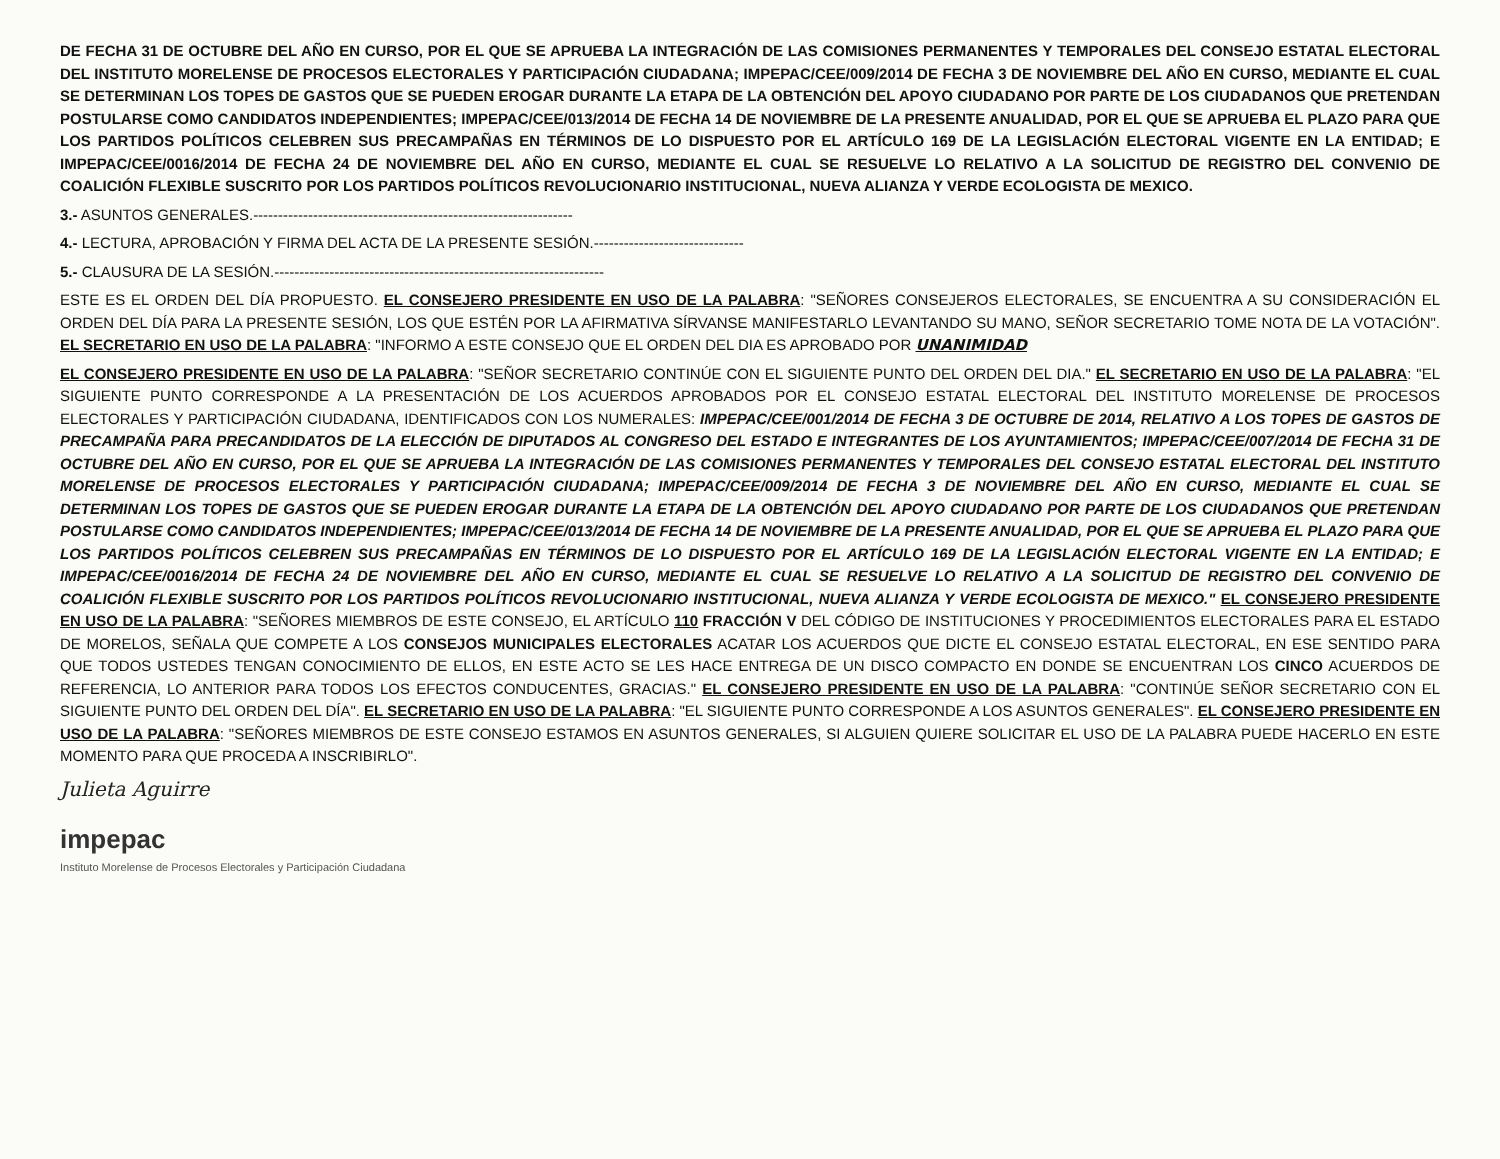DE FECHA 31 DE OCTUBRE DEL AÑO EN CURSO, POR EL QUE SE APRUEBA LA INTEGRACIÓN DE LAS COMISIONES PERMANENTES Y TEMPORALES DEL CONSEJO ESTATAL ELECTORAL DEL INSTITUTO MORELENSE DE PROCESOS ELECTORALES Y PARTICIPACIÓN CIUDADANA; IMPEPAC/CEE/009/2014 DE FECHA 3 DE NOVIEMBRE DEL AÑO EN CURSO, MEDIANTE EL CUAL SE DETERMINAN LOS TOPES DE GASTOS QUE SE PUEDEN EROGAR DURANTE LA ETAPA DE LA OBTENCIÓN DEL APOYO CIUDADANO POR PARTE DE LOS CIUDADANOS QUE PRETENDAN POSTULARSE COMO CANDIDATOS INDEPENDIENTES; IMPEPAC/CEE/013/2014 DE FECHA 14 DE NOVIEMBRE DE LA PRESENTE ANUALIDAD, POR EL QUE SE APRUEBA EL PLAZO PARA QUE LOS PARTIDOS POLÍTICOS CELEBREN SUS PRECAMPAÑAS EN TÉRMINOS DE LO DISPUESTO POR EL ARTÍCULO 169 DE LA LEGISLACIÓN ELECTORAL VIGENTE EN LA ENTIDAD; E IMPEPAC/CEE/0016/2014 DE FECHA 24 DE NOVIEMBRE DEL AÑO EN CURSO, MEDIANTE EL CUAL SE RESUELVE LO RELATIVO A LA SOLICITUD DE REGISTRO DEL CONVENIO DE COALICIÓN FLEXIBLE SUSCRITO POR LOS PARTIDOS POLÍTICOS REVOLUCIONARIO INSTITUCIONAL, NUEVA ALIANZA Y VERDE ECOLOGISTA DE MEXICO.
3.- ASUNTOS GENERALES.----------------------------------------------------------------
4.- LECTURA, APROBACIÓN Y FIRMA DEL ACTA DE LA PRESENTE SESIÓN.------------------------------
5.- CLAUSURA DE LA SESIÓN.------------------------------------------------------------------
ESTE ES EL ORDEN DEL DÍA PROPUESTO. EL CONSEJERO PRESIDENTE EN USO DE LA PALABRA: "SEÑORES CONSEJEROS ELECTORALES, SE ENCUENTRA A SU CONSIDERACIÓN EL ORDEN DEL DÍA PARA LA PRESENTE SESIÓN, LOS QUE ESTÉN POR LA AFIRMATIVA SÍRVANSE MANIFESTARLO LEVANTANDO SU MANO, SEÑOR SECRETARIO TOME NOTA DE LA VOTACIÓN". EL SECRETARIO EN USO DE LA PALABRA: "INFORMO A ESTE CONSEJO QUE EL ORDEN DEL DIA ES APROBADO POR UNANIMIDAD
EL CONSEJERO PRESIDENTE EN USO DE LA PALABRA: "SEÑOR SECRETARIO CONTINÚE CON EL SIGUIENTE PUNTO DEL ORDEN DEL DIA." EL SECRETARIO EN USO DE LA PALABRA: "EL SIGUIENTE PUNTO CORRESPONDE A LA PRESENTACIÓN DE LOS ACUERDOS APROBADOS POR EL CONSEJO ESTATAL ELECTORAL DEL INSTITUTO MORELENSE DE PROCESOS ELECTORALES Y PARTICIPACIÓN CIUDADANA, IDENTIFICADOS CON LOS NUMERALES: IMPEPAC/CEE/001/2014 DE FECHA 3 DE OCTUBRE DE 2014, RELATIVO A LOS TOPES DE GASTOS DE PRECAMPAÑA PARA PRECANDIDATOS DE LA ELECCIÓN DE DIPUTADOS AL CONGRESO DEL ESTADO E INTEGRANTES DE LOS AYUNTAMIENTOS; IMPEPAC/CEE/007/2014 DE FECHA 31 DE OCTUBRE DEL AÑO EN CURSO, POR EL QUE SE APRUEBA LA INTEGRACIÓN DE LAS COMISIONES PERMANENTES Y TEMPORALES DEL CONSEJO ESTATAL ELECTORAL DEL INSTITUTO MORELENSE DE PROCESOS ELECTORALES Y PARTICIPACIÓN CIUDADANA; IMPEPAC/CEE/009/2014 DE FECHA 3 DE NOVIEMBRE DEL AÑO EN CURSO, MEDIANTE EL CUAL SE DETERMINAN LOS TOPES DE GASTOS QUE SE PUEDEN EROGAR DURANTE LA ETAPA DE LA OBTENCIÓN DEL APOYO CIUDADANO POR PARTE DE LOS CIUDADANOS QUE PRETENDAN POSTULARSE COMO CANDIDATOS INDEPENDIENTES; IMPEPAC/CEE/013/2014 DE FECHA 14 DE NOVIEMBRE DE LA PRESENTE ANUALIDAD, POR EL QUE SE APRUEBA EL PLAZO PARA QUE LOS PARTIDOS POLÍTICOS CELEBREN SUS PRECAMPAÑAS EN TÉRMINOS DE LO DISPUESTO POR EL ARTÍCULO 169 DE LA LEGISLACIÓN ELECTORAL VIGENTE EN LA ENTIDAD; E IMPEPAC/CEE/0016/2014 DE FECHA 24 DE NOVIEMBRE DEL AÑO EN CURSO, MEDIANTE EL CUAL SE RESUELVE LO RELATIVO A LA SOLICITUD DE REGISTRO DEL CONVENIO DE COALICIÓN FLEXIBLE SUSCRITO POR LOS PARTIDOS POLÍTICOS REVOLUCIONARIO INSTITUCIONAL, NUEVA ALIANZA Y VERDE ECOLOGISTA DE MEXICO." EL CONSEJERO PRESIDENTE EN USO DE LA PALABRA: "SEÑORES MIEMBROS DE ESTE CONSEJO, EL ARTÍCULO 110 FRACCIÓN V DEL CÓDIGO DE INSTITUCIONES Y PROCEDIMIENTOS ELECTORALES PARA EL ESTADO DE MORELOS, SEÑALA QUE COMPETE A LOS CONSEJOS MUNICIPALES ELECTORALES ACATAR LOS ACUERDOS QUE DICTE EL CONSEJO ESTATAL ELECTORAL, EN ESE SENTIDO PARA QUE TODOS USTEDES TENGAN CONOCIMIENTO DE ELLOS, EN ESTE ACTO SE LES HACE ENTREGA DE UN DISCO COMPACTO EN DONDE SE ENCUENTRAN LOS CINCO ACUERDOS DE REFERENCIA, LO ANTERIOR PARA TODOS LOS EFECTOS CONDUCENTES, GRACIAS." EL CONSEJERO PRESIDENTE EN USO DE LA PALABRA: "CONTINÚE SEÑOR SECRETARIO CON EL SIGUIENTE PUNTO DEL ORDEN DEL DÍA". EL SECRETARIO EN USO DE LA PALABRA: "EL SIGUIENTE PUNTO CORRESPONDE A LOS ASUNTOS GENERALES". EL CONSEJERO PRESIDENTE EN USO DE LA PALABRA: "SEÑORES MIEMBROS DE ESTE CONSEJO ESTAMOS EN ASUNTOS GENERALES, SI ALGUIEN QUIERE SOLICITAR EL USO DE LA PALABRA PUEDE HACERLO EN ESTE MOMENTO PARA QUE PROCEDA A INSCRIBIRLO".
Julieta Aguirre
impepac
Instituto Morelense de Procesos Electorales y Participación Ciudadana